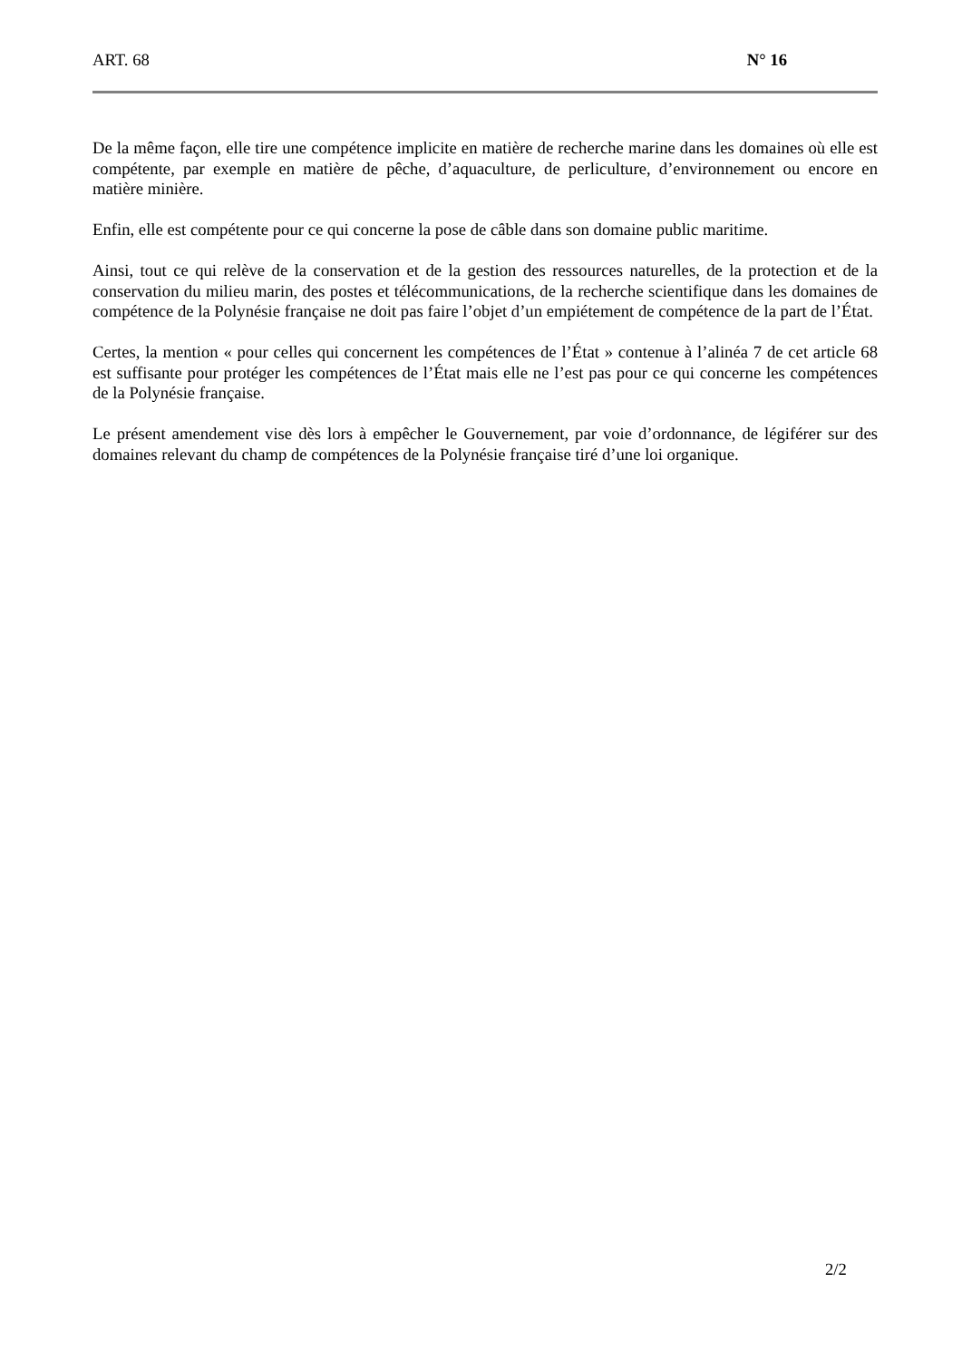ART. 68 N° 16
De la même façon, elle tire une compétence implicite en matière de recherche marine dans les domaines où elle est compétente, par exemple en matière de pêche, d’aquaculture, de perliculture, d’environnement ou encore en matière minière.
Enfin, elle est compétente pour ce qui concerne la pose de câble dans son domaine public maritime.
Ainsi, tout ce qui relève de la conservation et de la gestion des ressources naturelles, de la protection et de la conservation du milieu marin, des postes et télécommunications, de la recherche scientifique dans les domaines de compétence de la Polynésie française ne doit pas faire l’objet d’un empiétement de compétence de la part de l’État.
Certes, la mention « pour celles qui concernent les compétences de l’État » contenue à l’alinéa 7 de cet article 68 est suffisante pour protéger les compétences de l’État mais elle ne l’est pas pour ce qui concerne les compétences de la Polynésie française.
Le présent amendement vise dès lors à empêcher le Gouvernement, par voie d’ordonnance, de légiférer sur des domaines relevant du champ de compétences de la Polynésie française tiré d’une loi organique.
2/2